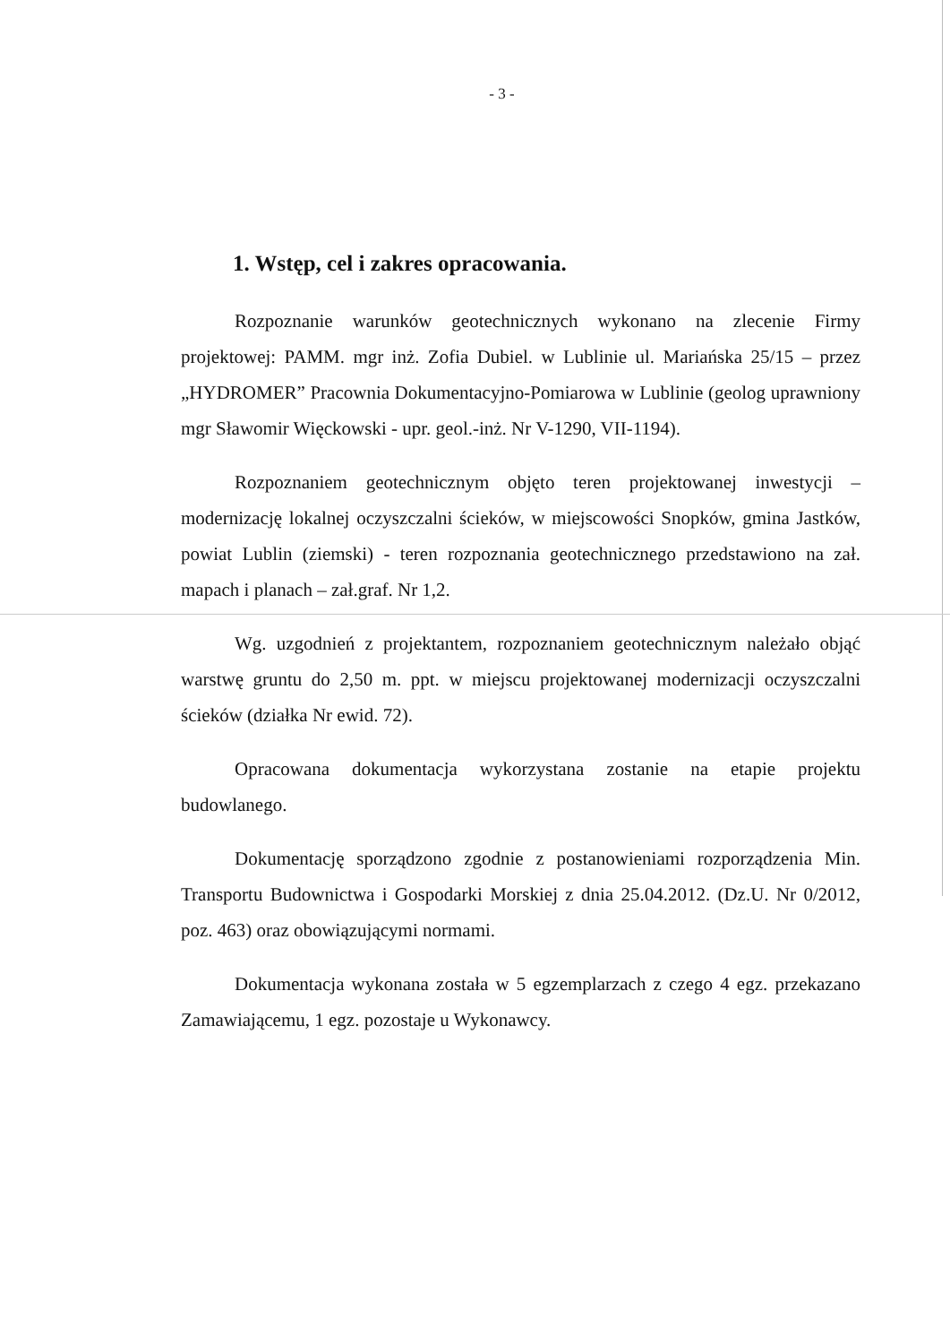- 3 -
1. Wstęp, cel i zakres opracowania.
Rozpoznanie warunków geotechnicznych wykonano na zlecenie Firmy projektowej: PAMM. mgr inż. Zofia Dubiel. w Lublinie ul. Mariańska 25/15 – przez „HYDROMER” Pracownia Dokumentacyjno-Pomiarowa w Lublinie (geolog uprawniony mgr Sławomir Więckowski - upr. geol.-inż. Nr V-1290, VII-1194).
Rozpoznaniem geotechnicznym objęto teren projektowanej inwestycji – modernizację lokalnej oczyszczalni ścieków, w miejscowości Snopków, gmina Jastków, powiat Lublin (ziemski) - teren rozpoznania geotechnicznego przedstawiono na zał. mapach i planach – zał.graf. Nr 1,2.
Wg. uzgodnień z projektantem, rozpoznaniem geotechnicznym należało objąć warstwę gruntu do 2,50 m. ppt. w miejscu projektowanej modernizacji oczyszczalni ścieków (działka Nr ewid. 72).
Opracowana dokumentacja wykorzystana zostanie na etapie projektu budowlanego.
Dokumentację sporządzono zgodnie z postanowieniami rozporządzenia Min. Transportu Budownictwa i Gospodarki Morskiej z dnia 25.04.2012. (Dz.U. Nr 0/2012, poz. 463) oraz obowiązującymi normami.
Dokumentacja wykonana została w 5 egzemplarzach z czego 4 egz. przekazano Zamawiającemu, 1 egz. pozostaje u Wykonawcy.